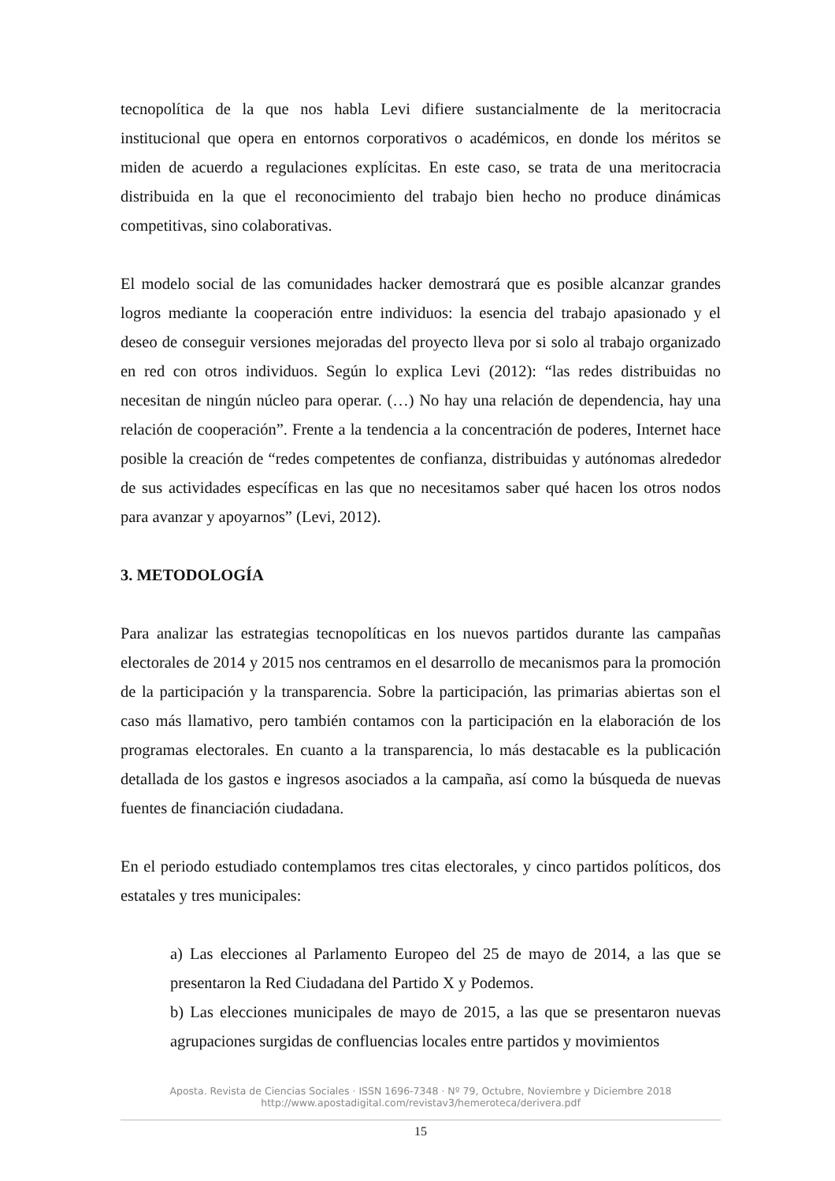tecnopolítica de la que nos habla Levi difiere sustancialmente de la meritocracia institucional que opera en entornos corporativos o académicos, en donde los méritos se miden de acuerdo a regulaciones explícitas. En este caso, se trata de una meritocracia distribuida en la que el reconocimiento del trabajo bien hecho no produce dinámicas competitivas, sino colaborativas.
El modelo social de las comunidades hacker demostrará que es posible alcanzar grandes logros mediante la cooperación entre individuos: la esencia del trabajo apasionado y el deseo de conseguir versiones mejoradas del proyecto lleva por si solo al trabajo organizado en red con otros individuos. Según lo explica Levi (2012): “las redes distribuidas no necesitan de ningún núcleo para operar. (…) No hay una relación de dependencia, hay una relación de cooperación”. Frente a la tendencia a la concentración de poderes, Internet hace posible la creación de “redes competentes de confianza, distribuidas y autónomas alrededor de sus actividades específicas en las que no necesitamos saber qué hacen los otros nodos para avanzar y apoyarnos” (Levi, 2012).
3. METODOLOGÍA
Para analizar las estrategias tecnopolíticas en los nuevos partidos durante las campañas electorales de 2014 y 2015 nos centramos en el desarrollo de mecanismos para la promoción de la participación y la transparencia. Sobre la participación, las primarias abiertas son el caso más llamativo, pero también contamos con la participación en la elaboración de los programas electorales. En cuanto a la transparencia, lo más destacable es la publicación detallada de los gastos e ingresos asociados a la campaña, así como la búsqueda de nuevas fuentes de financiación ciudadana.
En el periodo estudiado contemplamos tres citas electorales, y cinco partidos políticos, dos estatales y tres municipales:
a) Las elecciones al Parlamento Europeo del 25 de mayo de 2014, a las que se presentaron la Red Ciudadana del Partido X y Podemos.
b) Las elecciones municipales de mayo de 2015, a las que se presentaron nuevas agrupaciones surgidas de confluencias locales entre partidos y movimientos
Aposta. Revista de Ciencias Sociales · ISSN 1696-7348 · Nº 79, Octubre, Noviembre y Diciembre 2018
http://www.apostadigital.com/revistav3/hemeroteca/derivera.pdf
15